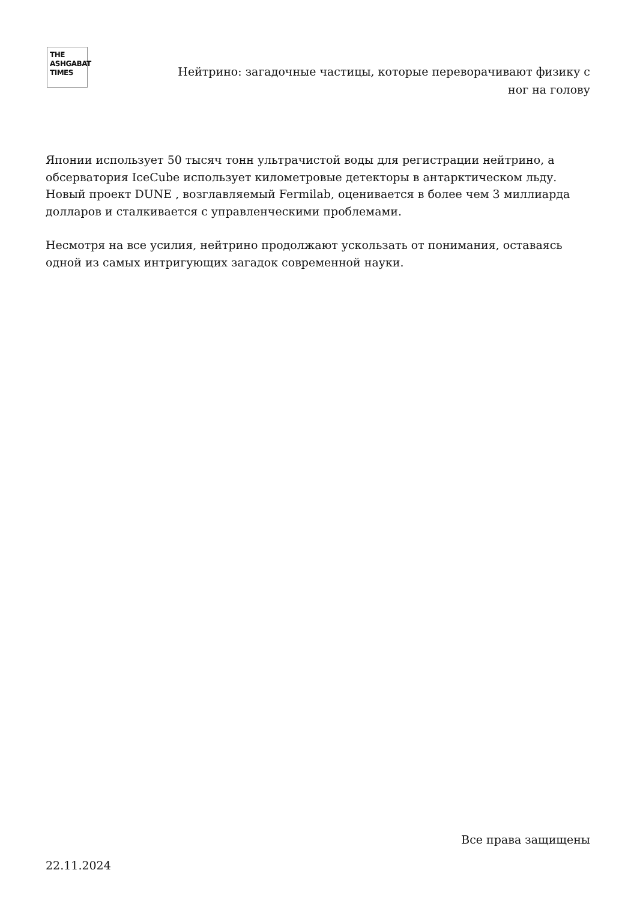THE
ASHGABAT
TIMES
Нейтрино: загадочные частицы, которые переворачивают физику с ног на голову
Японии использует 50 тысяч тонн ультрачистой воды для регистрации нейтрино, а обсерватория IceCube использует километровые детекторы в антарктическом льду. Новый проект DUNE , возглавляемый Fermilab, оценивается в более чем 3 миллиарда долларов и сталкивается с управленческими проблемами.
Несмотря на все усилия, нейтрино продолжают ускользать от понимания, оставаясь одной из самых интригующих загадок современной науки.
Все права защищены
22.11.2024